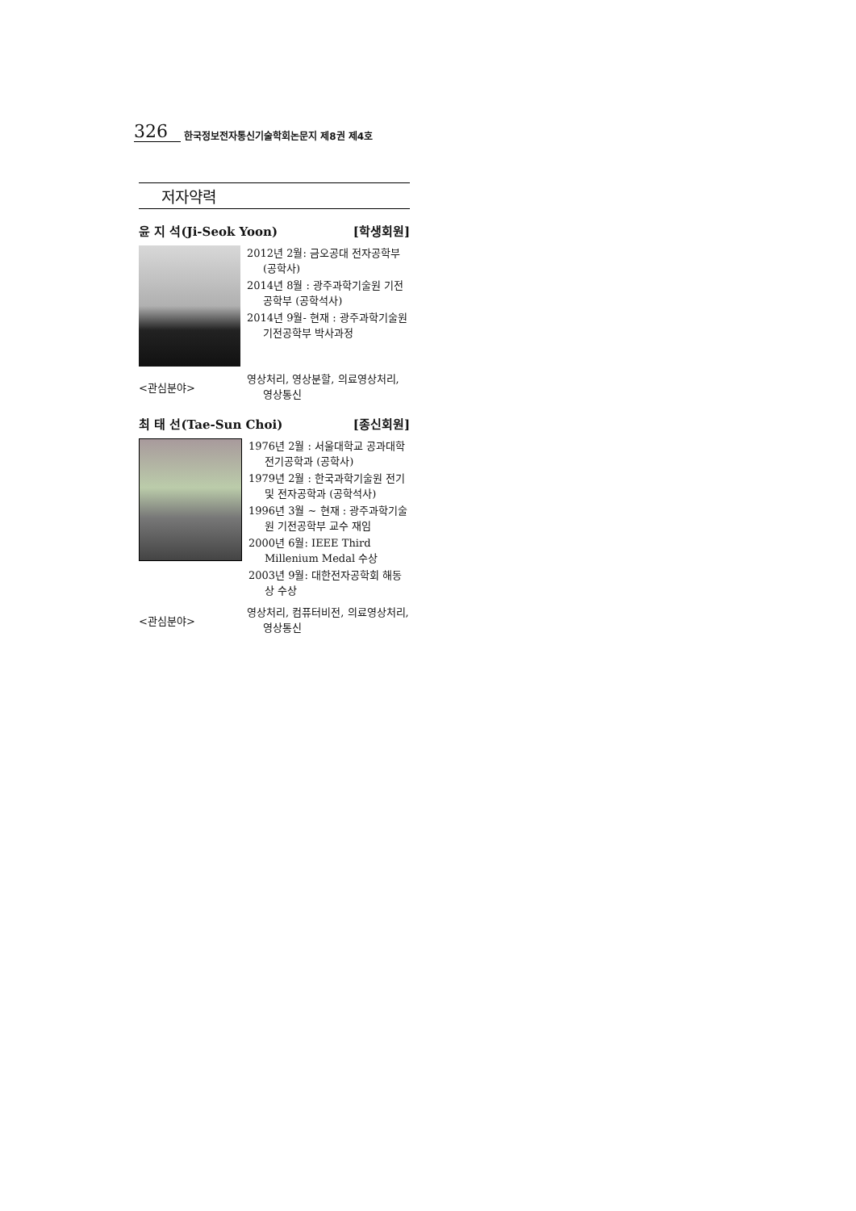326 한국정보전자통신기술학회논문지 제8권 제4호
저자약력
윤 지 석(Ji-Seok Yoon) [학생회원]
2012년 2월: 금오공대 전자공학부 (공학사)
2014년 8월 : 광주과학기술원 기전공학부 (공학석사)
2014년 9월- 현재 : 광주과학기술원 기전공학부 박사과정
<관심분야>
영상처리, 영상분할, 의료영상처리, 영상통신
최 태 선(Tae-Sun Choi) [종신회원]
1976년 2월 : 서울대학교 공과대학 전기공학과 (공학사)
1979년 2월 : 한국과학기술원 전기 및 전자공학과 (공학석사)
1996년 3월 ~ 현재 : 광주과학기술원 기전공학부 교수 재임
2000년 6월: IEEE Third Millenium Medal 수상
2003년 9월: 대한전자공학회 해동상 수상
<관심분야>
영상처리, 컴퓨터비전, 의료영상처리, 영상통신